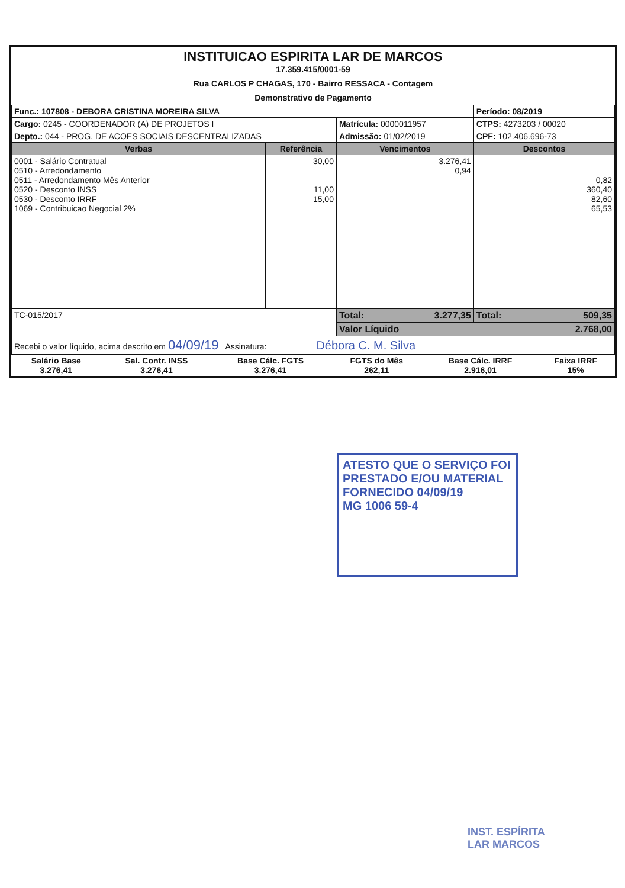INSTITUICAO ESPIRITA LAR DE MARCOS
17.359.415/0001-59
Rua CARLOS P CHAGAS, 170 - Bairro RESSACA - Contagem
Demonstrativo de Pagamento
| Func.: 107808 - DEBORA CRISTINA MOREIRA SILVA | | | Período: 08/2019 |
| Cargo: 0245 - COORDENADOR (A) DE PROJETOS I | | Matrícula: 0000011957 | CTPS: 4273203 / 00020 |
| Depto.: 044 - PROG. DE ACOES SOCIAIS DESCENTRALIZADAS | | Admissão: 01/02/2019 | CPF: 102.406.696-73 |
| Verbas | Referência | Vencimentos | Descontos |
| 0001 - Salário Contratual 0510 - Arredondamento 0511 - Arredondamento Mês Anterior 0520 - Desconto INSS 0530 - Desconto IRRF 1069 - Contribuicao Negocial 2% | 30,00 11,00 15,00 | 3.276,41 0,94 | 0,82 360,40 82,60 65,53 |
| TC-015/2017 | | Total: 3.277,35 | Total: 509,35 |
| | | Valor Líquido 2.768,00 | |
| Recebi o valor líquido, acima descrito em 04/09/19 Assinatura: Débora C. M. Silva | | | |
| Salário Base 3.276,41 | Sal. Contr. INSS 3.276,41 | Base Cálc. FGTS 3.276,41 | FGTS do Mês 262,11 | Base Cálc. IRRF 2.916,01 | Faixa IRRF 15% |
ATESTO QUE O SERVIÇO FOI
PRESTADO E/OU MATERIAL
FORNECIDO 04/09/19
MG 1006 59-4
INST. ESPÍRITA
LAR MARCOS